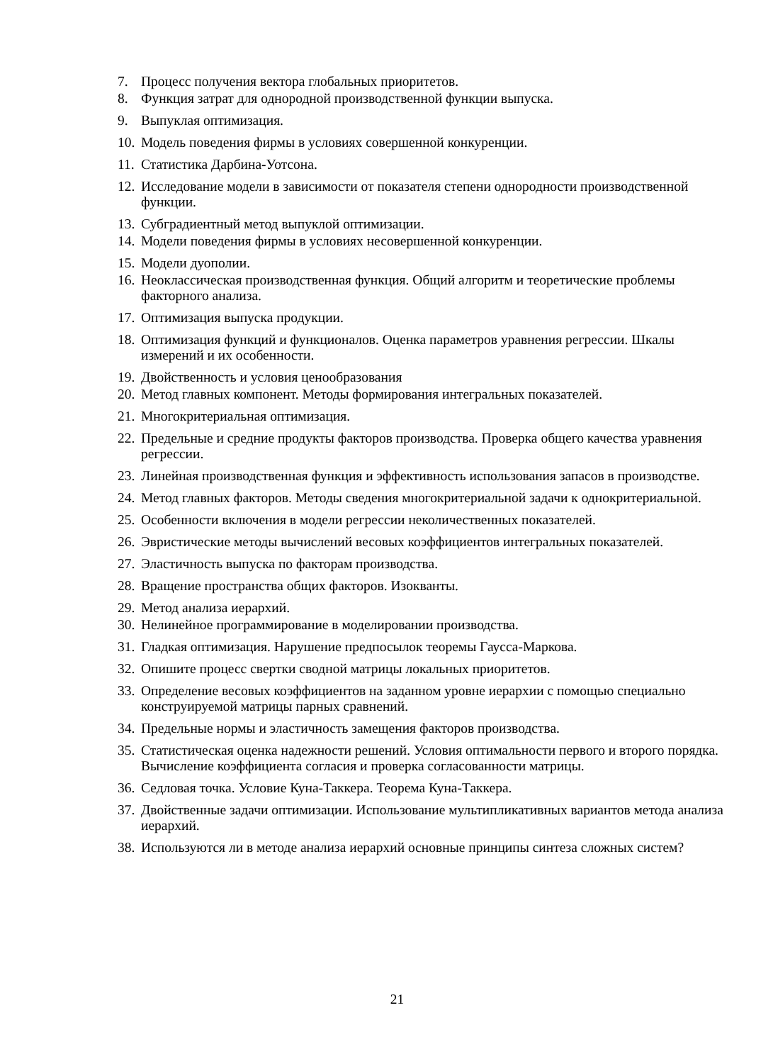7. Процесс получения вектора глобальных приоритетов.
8. Функция затрат для однородной производственной функции выпуска.
9. Выпуклая оптимизация.
10. Модель поведения фирмы в условиях совершенной конкуренции.
11. Статистика Дарбина-Уотсона.
12. Исследование модели в зависимости от показателя степени однородности производственной функции.
13. Субградиентный метод выпуклой оптимизации.
14. Модели поведения фирмы в условиях несовершенной конкуренции.
15. Модели дуополии.
16. Неоклассическая производственная функция. Общий алгоритм и теоретические проблемы факторного анализа.
17. Оптимизация выпуска продукции.
18. Оптимизация функций и функционалов. Оценка параметров уравнения регрессии. Шкалы измерений и их особенности.
19. Двойственность и условия ценообразования
20. Метод главных компонент. Методы формирования интегральных показателей.
21. Многокритериальная оптимизация.
22. Предельные и средние продукты факторов производства. Проверка общего качества уравнения регрессии.
23. Линейная производственная функция и эффективность использования запасов в производстве.
24. Метод главных факторов. Методы сведения многокритериальной задачи к однокритериальной.
25. Особенности включения в модели регрессии неколичественных показателей.
26. Эвристические методы вычислений весовых коэффициентов интегральных показателей.
27. Эластичность выпуска по факторам производства.
28. Вращение пространства общих факторов. Изокванты.
29. Метод анализа иерархий.
30. Нелинейное программирование в моделировании производства.
31. Гладкая оптимизация. Нарушение предпосылок теоремы Гаусса-Маркова.
32. Опишите процесс свертки сводной матрицы локальных приоритетов.
33. Определение весовых коэффициентов на заданном уровне иерархии с помощью специально конструируемой матрицы парных сравнений.
34. Предельные нормы и эластичность замещения факторов производства.
35. Статистическая оценка надежности решений. Условия оптимальности первого и второго порядка. Вычисление коэффициента согласия и проверка согласованности матрицы.
36. Седловая точка. Условие Куна-Таккера. Теорема Куна-Таккера.
37. Двойственные задачи оптимизации. Использование мультипликативных вариантов метода анализа иерархий.
38. Используются ли в методе анализа иерархий основные принципы синтеза сложных систем?
21